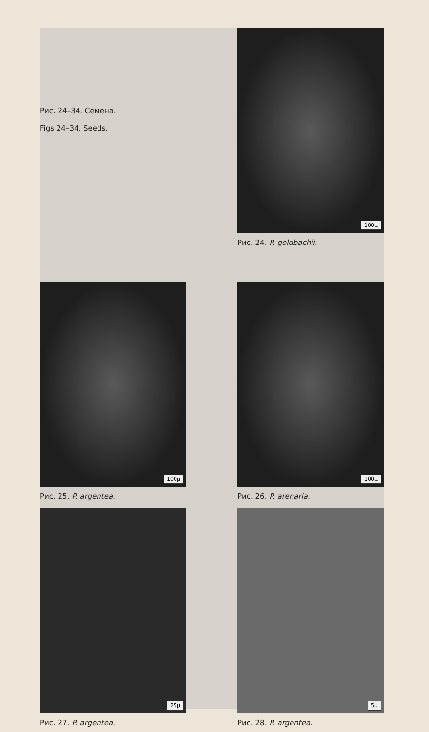Рис. 24–34. Семена.
Figs 24–34. Seeds.
100µ
Рис. 24. P. goldbachii.
100µ
Рис. 25. P. argentea.
100µ
Рис. 26. P. arenaria.
25µ
Рис. 27. P. argentea.
5µ
Рис. 28. P. argentea.